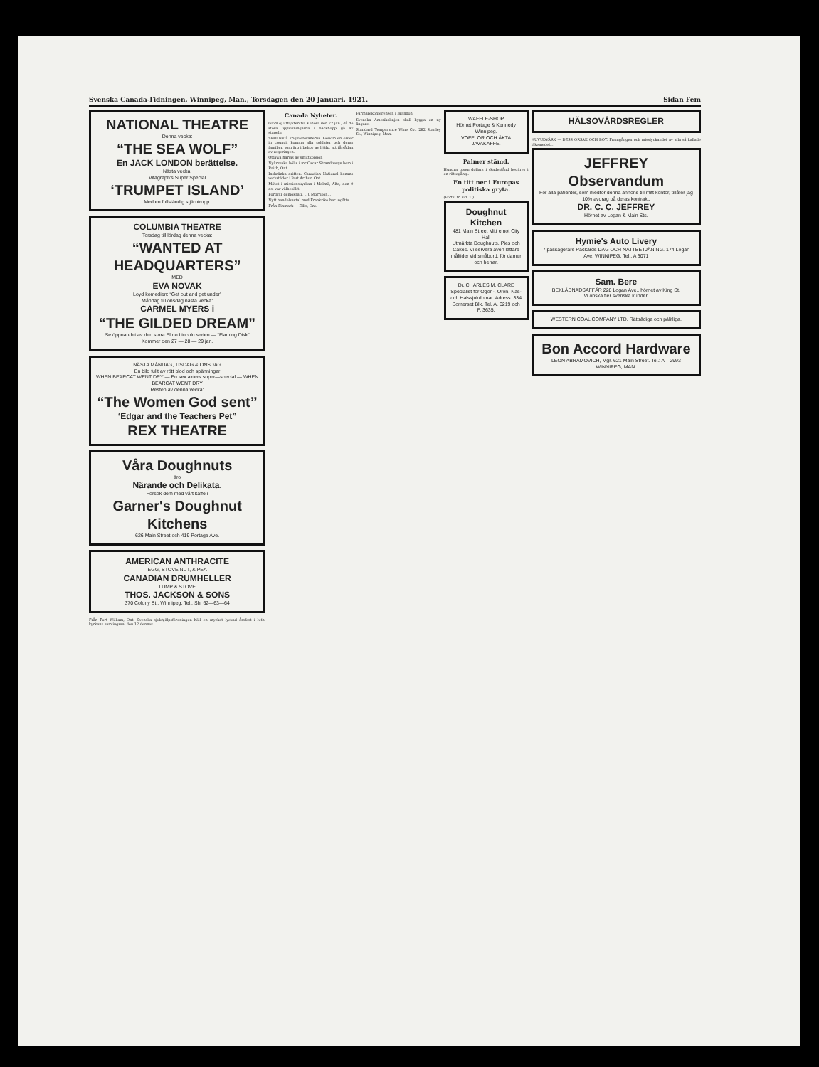Svenska Canada-Tidningen, Winnipeg, Man., Torsdagen den 20 Januari, 1921. Sidan Fem
NATIONAL THEATRE
Denna vecka:
“THE SEA WOLF”
En JACK LONDON berättelse.
Nästa vecka:
Vitagraph's Super Special
‘TRUMPET ISLAND’
Med en fullständig stjärntrupp.
COLUMBIA THEATRE
Torsdag till lördag denna vecka:
“WANTED AT HEADQUARTERS”
MED
EVA NOVAK
Loyd komedien: “Get out and get under”
Måndag till onsdag nästa vecka:
CARMEL MYERS i
“THE GILDED DREAM”
Se öppnandet av den stora Elmo Lincoln serien — “Flaming Disk”
Kommer den 27 — 28 — 29 jan.
NÄSTA MÅNDAG, TISDAG & ONSDAG
En bild fullt av rött blod och spänningar
WHEN BEARCAT WENT DRY — En sex akters super—special — WHEN BEARCAT WENT DRY
Resten av denna vecka:
“The Women God sent”
‘Edgar and the Teachers Pet”
REX THEATRE
Våra Doughnuts
äro
Närande och Delikata.
Försök dem med vårt kaffe i
Garner's Doughnut Kitchens
626 Main Street och 419 Portage Ave.
AMERICAN ANTHRACITE
EGG, STOVE NUT, & PEA
CANADIAN DRUMHELLER
LUMP & STOVE
THOS. JACKSON & SONS
370 Colony St., Winnipeg. Tel.: Sh. 62—63—64
Från Fort William, Ont. Svenska sjukhjälpsföreningen höll en mycket lyckad årsfest i luth. kyrkans samlingssal den 12 dennes.
Canada Nyheter.
Glöm ej utflykten till Kenora den 22 jan., då de stora uppvisningarna i backhopp gå av stapeln.
Skall bistå krigsveteranerna. Genom en order in council komma alla soldater och deras familjer, som äro i behov av hjälp, att få sådan av regeringen.
Ottawa härjas av smittkoppor.
Nyårsvaka hölls i mr Oscar Strandbergs hem i Raith, Ont.
Inskränka driften. Canadian National banans verkstäder i Port Arthur, Ont.
Mötet i missionskyrkan i Malmö, Alta, den 9 ds. var välbesökt.
Fordrar demokrati. J. J. Morrison...
Nytt handelsavtal med Frankrike har ingåtts.
Från Finmark — Ellis, Ont.
Farmarekonferensen i Brandon.
Svenska Amerikalinjen skall bygga en ny ångare.
Standard Temperance Wine Co., 282 Stanley St., Winnipeg, Man.
WAFFLE-SHOP
Hörnet Portage & Kennedy Winnipeg.
VOFFLOR OCH ÄKTA JAVAKAFFE.
Palmer stämd.
Hundra tusen dollars i skadestånd begäres i en rättegång...
En titt ner i Europas politiska gryta.
(Forts. fr. sid. 1.)
Doughnut Kitchen
481 Main Street Mitt emot City Hall
Utmärkta Doughnuts, Pies och Cakes. Vi servera även lättare måltider vid småbord, för damer och herrar.
Dr. CHARLES M. CLARE Specialist för Ogon-, Oron, Näs- och Halssjukdomar. Adress: 334 Somerset Blk. Tel. A. 6219 och F. 3635.
HÄLSOVÅRDSREGLER
HUVUDVÄRK — DESS ORSAK OCH BOT. Framgången och misslyckandet av alla så kallade läkemedel...
JEFFREY Observandum
För alla patienter, som medför denna annons till mitt kontor, tillåter jag 10% avdrag på deras kontrakt.
DR. C. C. JEFFREY
Hörnet av Logan & Main Sts.
Hymie's Auto Livery
7 passagerare Packards DAG OCH NATTBETJÄNING. 174 Logan Ave. WINNIPEG. Tel.: A 3071
Sam. Bere
BEKLÄDNADSAFFÄR 228 Logan Ave., hörnet av King St.
Vi önska fler svenska kunder.
WESTERN COAL COMPANY LTD. Rättrådiga och pålitliga.
Bon Accord Hardware
LEON ABRAMOVICH, Mgr. 621 Main Street. Tel.: A—2993 WINNIPEG, MAN.